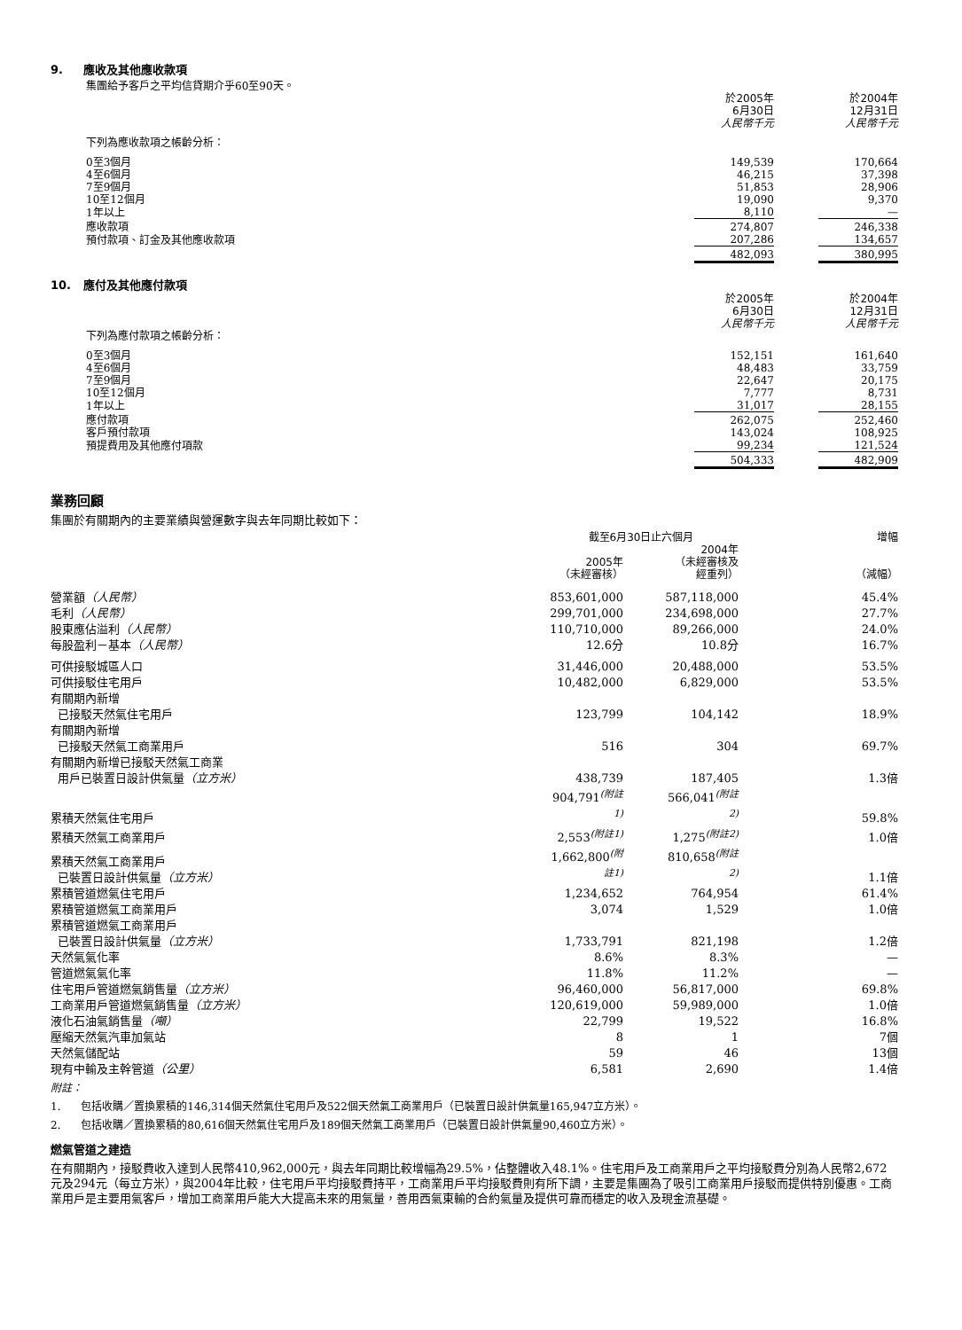9. 應收及其他應收款項
集團給予客戶之平均信貸期介乎60至90天。
| | 於2005年 6月30日 人民幣千元 | | 於2004年 12月31日 人民幣千元 |
| 下列為應收款項之帳齡分析： | | | |
| 0至3個月 | 149,539 | | 170,664 |
| 4至6個月 | 46,215 | | 37,398 |
| 7至9個月 | 51,853 | | 28,906 |
| 10至12個月 | 19,090 | | 9,370 |
| 1年以上 | 8,110 | | — |
| 應收款項 | 274,807 | | 246,338 |
| 預付款項、訂金及其他應收款項 | 207,286 | | 134,657 |
| | 482,093 | | 380,995 |
10. 應付及其他應付款項
| | 於2005年 6月30日 人民幣千元 | | 於2004年 12月31日 人民幣千元 |
| 下列為應付款項之帳齡分析： | | | |
| 0至3個月 | 152,151 | | 161,640 |
| 4至6個月 | 48,483 | | 33,759 |
| 7至9個月 | 22,647 | | 20,175 |
| 10至12個月 | 7,777 | | 8,731 |
| 1年以上 | 31,017 | | 28,155 |
| 應付款項 | 262,075 | | 252,460 |
| 客戶預付款項 | 143,024 | | 108,925 |
| 預提費用及其他應付項款 | 99,234 | | 121,524 |
| | 504,333 | | 482,909 |
業務回顧
集團於有關期內的主要業績與營運數字與去年同期比較如下：
| | 截至6月30日止六個月 | | | 增幅 |
| | 2005年 （未經審核） | | 2004年 （未經審核及 經重列） | （減幅） |
| 營業額 （人民幣） | 853,601,000 | | 587,118,000 | 45.4% |
| 毛利 （人民幣） | 299,701,000 | | 234,698,000 | 27.7% |
| 股東應佔溢利 （人民幣） | 110,710,000 | | 89,266,000 | 24.0% |
| 每股盈利－基本 （人民幣） | 12.6分 | | 10.8分 | 16.7% |
| 可供接駁城區人口 | 31,446,000 | | 20,488,000 | 53.5% |
| 可供接駁住宅用戶 | 10,482,000 | | 6,829,000 | 53.5% |
| 有關期內新增 已接駁天然氣住宅用戶 | 123,799 | | 104,142 | 18.9% |
| 有關期內新增 已接駁天然氣工商業用戶 | 516 | | 304 | 69.7% |
| 有關期內新增已接駁天然氣工商業 用戶已裝置日設計供氣量 （立方米） | 438,739 | | 187,405 | 1.3倍 |
| 累積天然氣住宅用戶 | 904,791<sup>(附註1)</sup> | | 566,041<sup>(附註2)</sup> | 59.8% |
| 累積天然氣工商業用戶 | 2,553<sup>(附註1)</sup> | | 1,275<sup>(附註2)</sup> | 1.0倍 |
| 累積天然氣工商業用戶 已裝置日設計供氣量 （立方米） | 1,662,800<sup>(附註1)</sup> | | 810,658<sup>(附註2)</sup> | 1.1倍 |
| 累積管道燃氣住宅用戶 | 1,234,652 | | 764,954 | 61.4% |
| 累積管道燃氣工商業用戶 | 3,074 | | 1,529 | 1.0倍 |
| 累積管道燃氣工商業用戶 已裝置日設計供氣量 （立方米） | 1,733,791 | | 821,198 | 1.2倍 |
| 天然氣氣化率 | 8.6% | | 8.3% | — |
| 管道燃氣氣化率 | 11.8% | | 11.2% | — |
| 住宅用戶管道燃氣銷售量 （立方米） | 96,460,000 | | 56,817,000 | 69.8% |
| 工商業用戶管道燃氣銷售量 （立方米） | 120,619,000 | | 59,989,000 | 1.0倍 |
| 液化石油氣銷售量 （噸） | 22,799 | | 19,522 | 16.8% |
| 壓縮天然氣汽車加氣站 | 8 | | 1 | 7個 |
| 天然氣儲配站 | 59 | | 46 | 13個 |
| 現有中輸及主幹管道 （公里） | 6,581 | | 2,690 | 1.4倍 |
附註：
1. 包括收購／置換累積的146,314個天然氣住宅用戶及522個天然氣工商業用戶（已裝置日設計供氣量165,947立方米）。
2. 包括收購／置換累積的80,616個天然氣住宅用戶及189個天然氣工商業用戶（已裝置日設計供氣量90,460立方米）。
燃氣管道之建造
在有關期內，接駁費收入達到人民幣410,962,000元，與去年同期比較增幅為29.5%，佔整體收入48.1%。住宅用戶及工商業用戶之平均接駁費分別為人民幣2,672元及294元（每立方米），與2004年比較，住宅用戶平均接駁費持平，工商業用戶平均接駁費則有所下調，主要是集團為了吸引工商業用戶接駁而提供特別優惠。工商業用戶是主要用氣客戶，增加工商業用戶能大大提高未來的用氣量，善用西氣東輸的合約氣量及提供可靠而穩定的收入及現金流基礎。